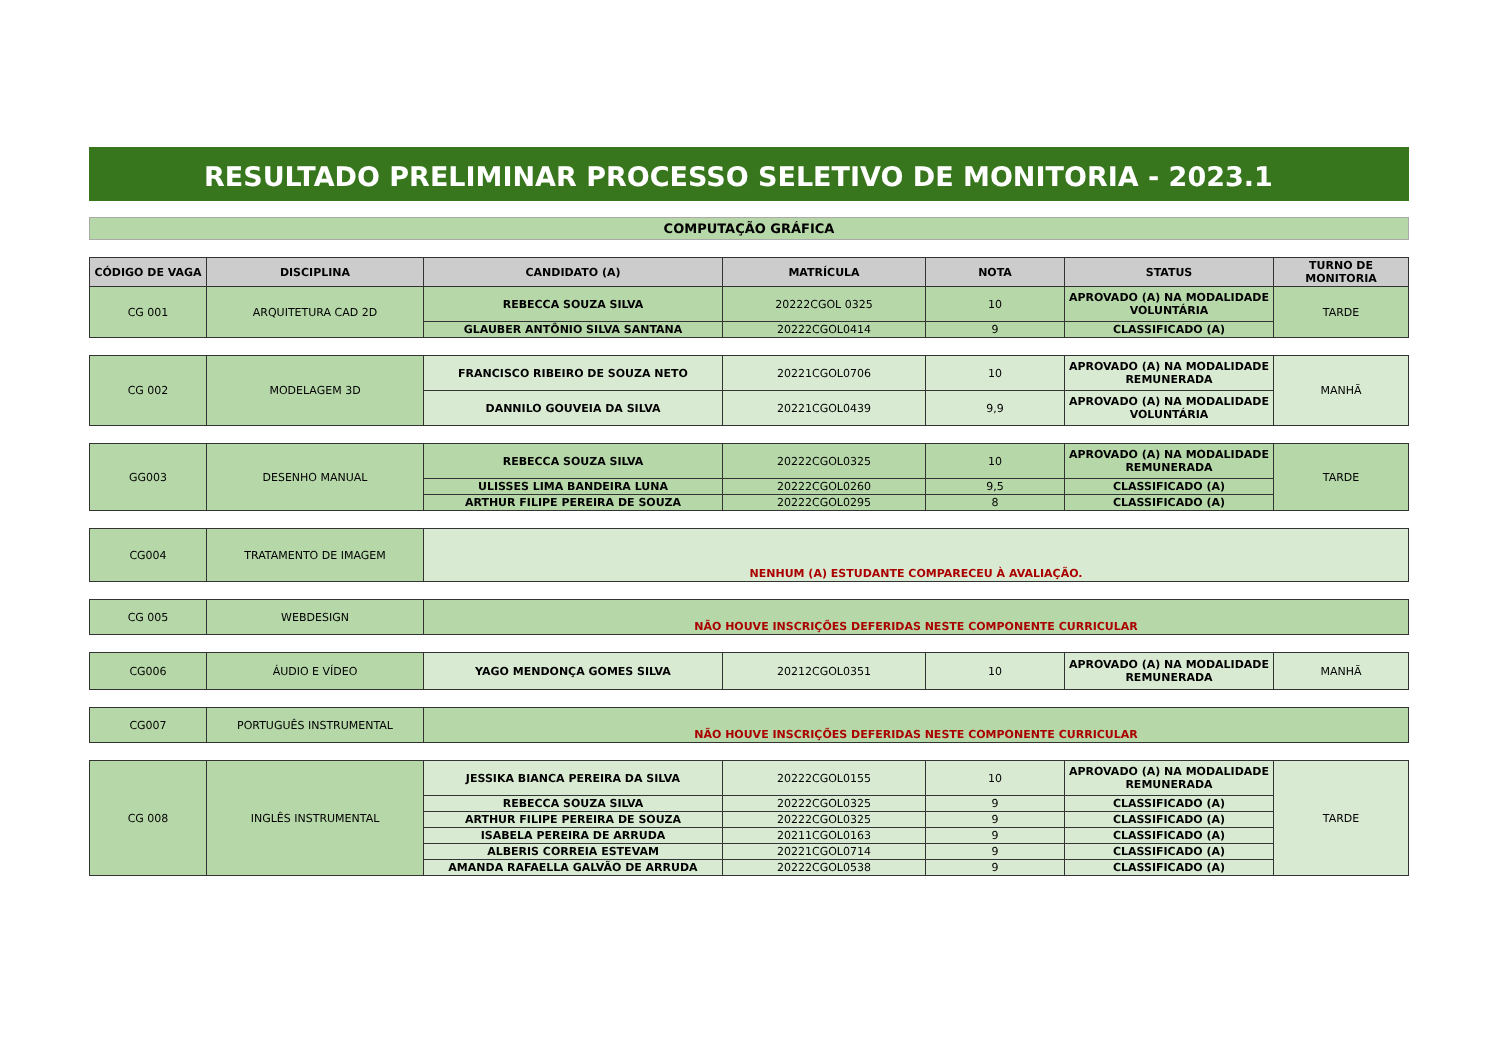RESULTADO PRELIMINAR PROCESSO SELETIVO DE MONITORIA - 2023.1
COMPUTAÇÃO GRÁFICA
| CÓDIGO DE VAGA | DISCIPLINA | CANDIDATO (A) | MATRÍCULA | NOTA | STATUS | TURNO DE MONITORIA |
| --- | --- | --- | --- | --- | --- | --- |
| CG 001 | ARQUITETURA CAD 2D | REBECCA SOUZA SILVA | 20222CGOL 0325 | 10 | APROVADO (A) NA MODALIDADE VOLUNTÁRIA | TARDE |
| | | GLAUBER ANTÔNIO SILVA SANTANA | 20222CGOL0414 | 9 | CLASSIFICADO (A) | |
| CG 002 | MODELAGEM 3D | FRANCISCO RIBEIRO DE SOUZA NETO | 20221CGOL0706 | 10 | APROVADO (A) NA MODALIDADE REMUNERADA | MANHÃ |
| | | DANNILO GOUVEIA DA SILVA | 20221CGOL0439 | 9,9 | APROVADO (A) NA MODALIDADE VOLUNTÁRIA | |
| GG003 | DESENHO MANUAL | REBECCA SOUZA SILVA | 20222CGOL0325 | 10 | APROVADO (A) NA MODALIDADE REMUNERADA | TARDE |
| | | ULISSES LIMA BANDEIRA LUNA | 20222CGOL0260 | 9,5 | CLASSIFICADO (A) | |
| | | ARTHUR FILIPE PEREIRA DE SOUZA | 20222CGOL0295 | 8 | CLASSIFICADO (A) | |
| CG004 | TRATAMENTO DE IMAGEM | NENHUM (A) ESTUDANTE COMPARECEU À AVALIAÇÃO. | | | | |
| CG 005 | WEBDESIGN | NÃO HOUVE INSCRIÇÕES DEFERIDAS NESTE COMPONENTE CURRICULAR | | | | |
| CG006 | ÁUDIO E VÍDEO | YAGO MENDONÇA GOMES SILVA | 20212CGOL0351 | 10 | APROVADO (A) NA MODALIDADE REMUNERADA | MANHÃ |
| CG007 | PORTUGUÊS INSTRUMENTAL | NÃO HOUVE INSCRIÇÕES DEFERIDAS NESTE COMPONENTE CURRICULAR | | | | |
| CG 008 | INGLÊS INSTRUMENTAL | JESSIKA BIANCA PEREIRA DA SILVA | 20222CGOL0155 | 10 | APROVADO (A) NA MODALIDADE REMUNERADA | TARDE |
| | | REBECCA SOUZA SILVA | 20222CGOL0325 | 9 | CLASSIFICADO (A) | |
| | | ARTHUR FILIPE PEREIRA DE SOUZA | 20222CGOL0325 | 9 | CLASSIFICADO (A) | |
| | | ISABELA PEREIRA DE ARRUDA | 20211CGOL0163 | 9 | CLASSIFICADO (A) | |
| | | ALBERIS CORREIA ESTEVAM | 20221CGOL0714 | 9 | CLASSIFICADO (A) | |
| | | AMANDA RAFAELLA GALVÃO DE ARRUDA | 20222CGOL0538 | 9 | CLASSIFICADO (A) | |